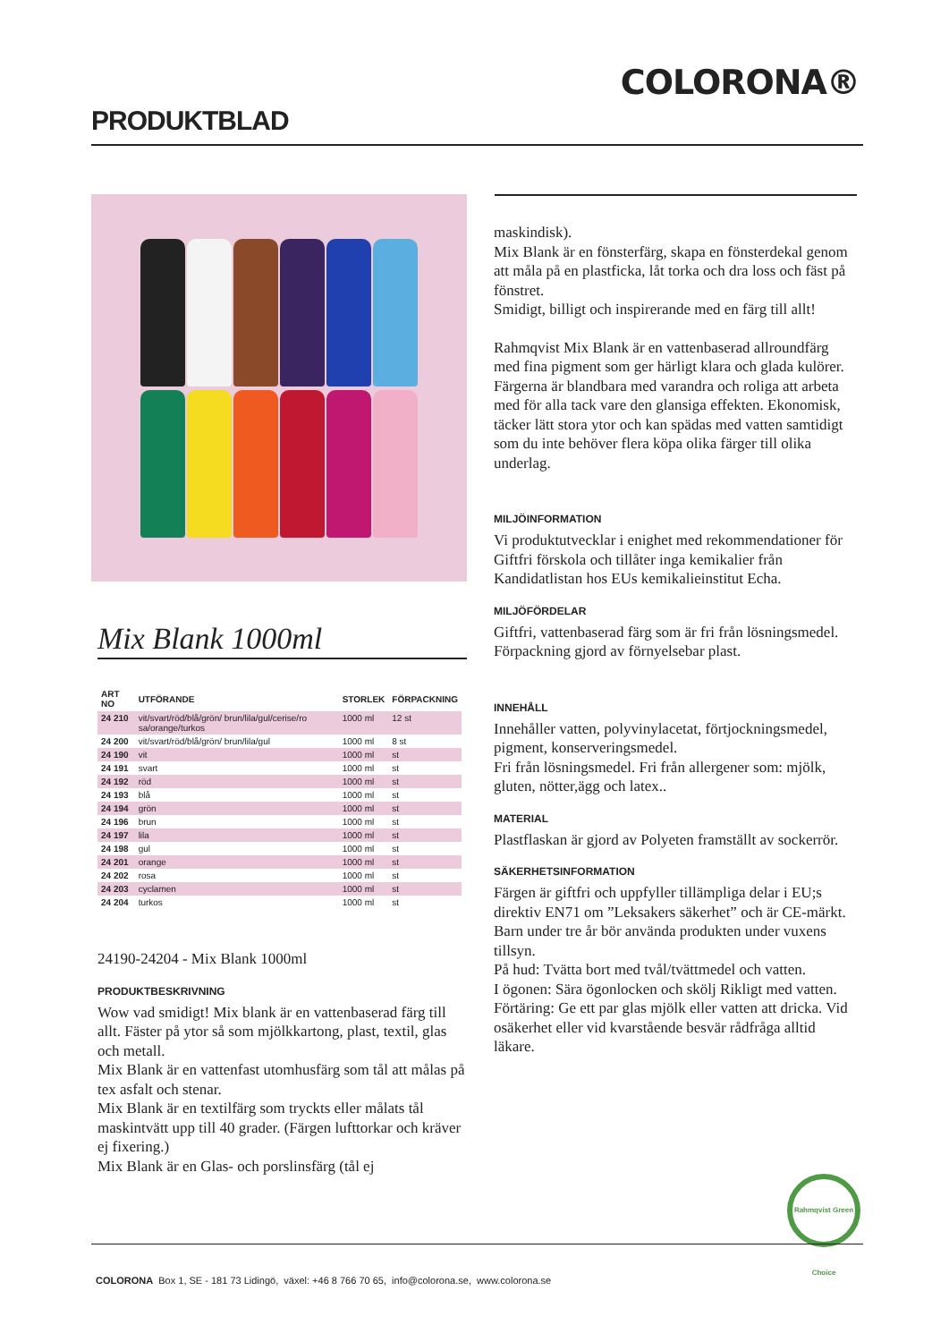COLORONA®
PRODUKTBLAD
Mix Blank 1000ml
| ART NO | UTFÖRANDE | STORLEK | FÖRPACKNING |
| --- | --- | --- | --- |
| 24 210 | vit/svart/röd/blå/grön/ brun/lila/gul/cerise/ro sa/orange/turkos | 1000 ml | 12 st |
| 24 200 | vit/svart/röd/blå/grön/ brun/lila/gul | 1000 ml | 8 st |
| 24 190 | vit | 1000 ml | st |
| 24 191 | svart | 1000 ml | st |
| 24 192 | röd | 1000 ml | st |
| 24 193 | blå | 1000 ml | st |
| 24 194 | grön | 1000 ml | st |
| 24 196 | brun | 1000 ml | st |
| 24 197 | lila | 1000 ml | st |
| 24 198 | gul | 1000 ml | st |
| 24 201 | orange | 1000 ml | st |
| 24 202 | rosa | 1000 ml | st |
| 24 203 | cyclamen | 1000 ml | st |
| 24 204 | turkos | 1000 ml | st |
24190-24204 - Mix Blank 1000ml
PRODUKTBESKRIVNING
Wow vad smidigt! Mix blank är en vattenbaserad färg till allt. Fäster på ytor så som mjölkkartong, plast, textil, glas och metall.
Mix Blank är en vattenfast utomhusfärg som tål att målas på tex asfalt och stenar.
Mix Blank är en textilfärg som tryckts eller målats tål maskintvätt upp till 40 grader. (Färgen lufttorkar och kräver ej fixering.)
Mix Blank är en Glas- och porslinsfärg (tål ej
maskindisk).
Mix Blank är en fönsterfärg, skapa en fönsterdekal genom att måla på en plastficka, låt torka och dra loss och fäst på fönstret.
Smidigt, billigt och inspirerande med en färg till allt!
Rahmqvist Mix Blank är en vattenbaserad allroundfärg med fina pigment som ger härligt klara och glada kulörer.
Färgerna är blandbara med varandra och roliga att arbeta med för alla tack vare den glansiga effekten. Ekonomisk, täcker lätt stora ytor och kan spädas med vatten samtidigt som du inte behöver flera köpa olika färger till olika underlag.
MILJÖINFORMATION
Vi produktutvecklar i enighet med rekommendationer för Giftfri förskola och tillåter inga kemikalier från Kandidatlistan hos EUs kemikalieinstitut Echa.
MILJÖFÖRDELAR
Giftfri, vattenbaserad färg som är fri från lösningsmedel. Förpackning gjord av förnyelsebar plast.
INNEHÅLL
Innehåller vatten, polyvinylacetat, förtjockningsmedel, pigment, konserveringsmedel.
Fri från lösningsmedel. Fri från allergener som: mjölk, gluten, nötter,ägg och latex..
MATERIAL
Plastflaskan är gjord av Polyeten framställt av sockerrör.
SÄKERHETSINFORMATION
Färgen är giftfri och uppfyller tillämpliga delar i EU;s direktiv EN71 om ”Leksakers säkerhet” och är CE-märkt.
Barn under tre år bör använda produkten under vuxens tillsyn.
På hud: Tvätta bort med tvål/tvättmedel och vatten.
I ögonen: Sära ögonlocken och skölj Rikligt med vatten.
Förtäring: Ge ett par glas mjölk eller vatten att dricka. Vid osäkerhet eller vid kvarstående besvär rådfråga alltid läkare.
Rahmqvist Green Choice
COLORONA Box 1, SE - 181 73 Lidingö, växel: +46 8 766 70 65, info@colorona.se, www.colorona.se